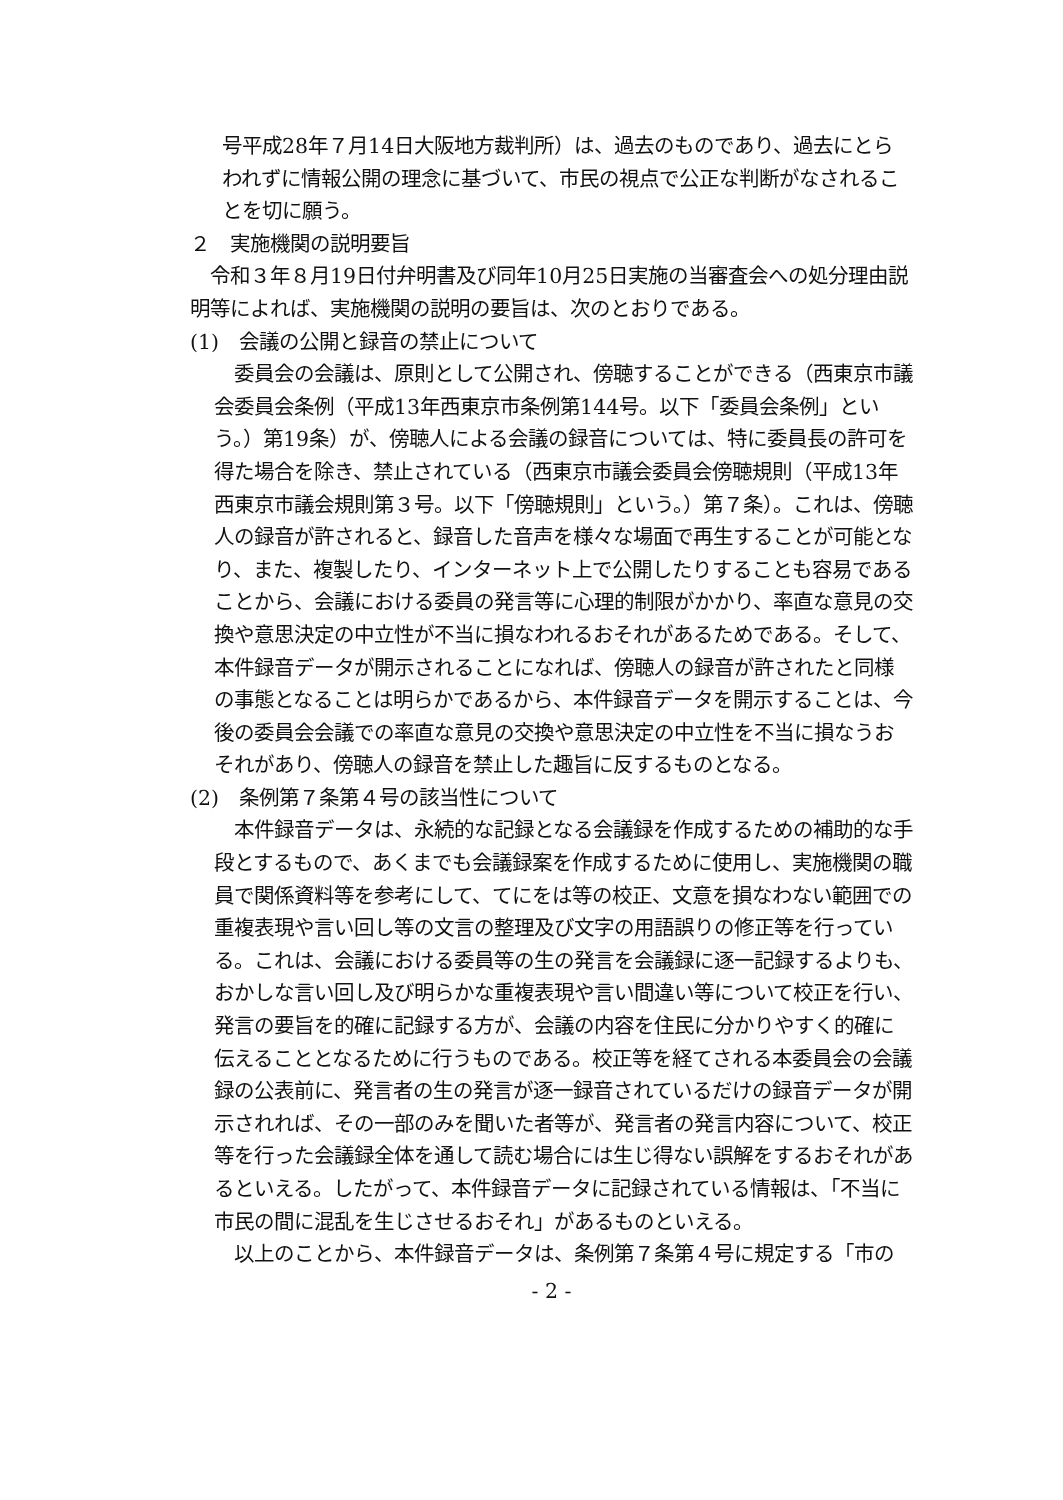号平成28年７月14日大阪地方裁判所）は、過去のものであり、過去にとらわれずに情報公開の理念に基づいて、市民の視点で公正な判断がなされることを切に願う。
２　実施機関の説明要旨
令和３年８月19日付弁明書及び同年10月25日実施の当審査会への処分理由説明等によれば、実施機関の説明の要旨は、次のとおりである。
(1)　会議の公開と録音の禁止について
委員会の会議は、原則として公開され、傍聴することができる（西東京市議会委員会条例（平成13年西東京市条例第144号。以下「委員会条例」という。）第19条）が、傍聴人による会議の録音については、特に委員長の許可を得た場合を除き、禁止されている（西東京市議会委員会傍聴規則（平成13年西東京市議会規則第３号。以下「傍聴規則」という。）第７条）。これは、傍聴人の録音が許されると、録音した音声を様々な場面で再生することが可能となり、また、複製したり、インターネット上で公開したりすることも容易であることから、会議における委員の発言等に心理的制限がかかり、率直な意見の交換や意思決定の中立性が不当に損なわれるおそれがあるためである。そして、本件録音データが開示されることになれば、傍聴人の録音が許されたと同様の事態となることは明らかであるから、本件録音データを開示することは、今後の委員会会議での率直な意見の交換や意思決定の中立性を不当に損なうおそれがあり、傍聴人の録音を禁止した趣旨に反するものとなる。
(2)　条例第７条第４号の該当性について
本件録音データは、永続的な記録となる会議録を作成するための補助的な手段とするもので、あくまでも会議録案を作成するために使用し、実施機関の職員で関係資料等を参考にして、てにをは等の校正、文意を損なわない範囲での重複表現や言い回し等の文言の整理及び文字の用語誤りの修正等を行っている。これは、会議における委員等の生の発言を会議録に逐一記録するよりも、おかしな言い回し及び明らかな重複表現や言い間違い等について校正を行い、発言の要旨を的確に記録する方が、会議の内容を住民に分かりやすく的確に伝えることとなるために行うものである。校正等を経てされる本委員会の会議録の公表前に、発言者の生の発言が逐一録音されているだけの録音データが開示されれば、その一部のみを聞いた者等が、発言者の発言内容について、校正等を行った会議録全体を通して読む場合には生じ得ない誤解をするおそれがあるといえる。したがって、本件録音データに記録されている情報は、「不当に市民の間に混乱を生じさせるおそれ」があるものといえる。
以上のことから、本件録音データは、条例第７条第４号に規定する「市の
- 2 -